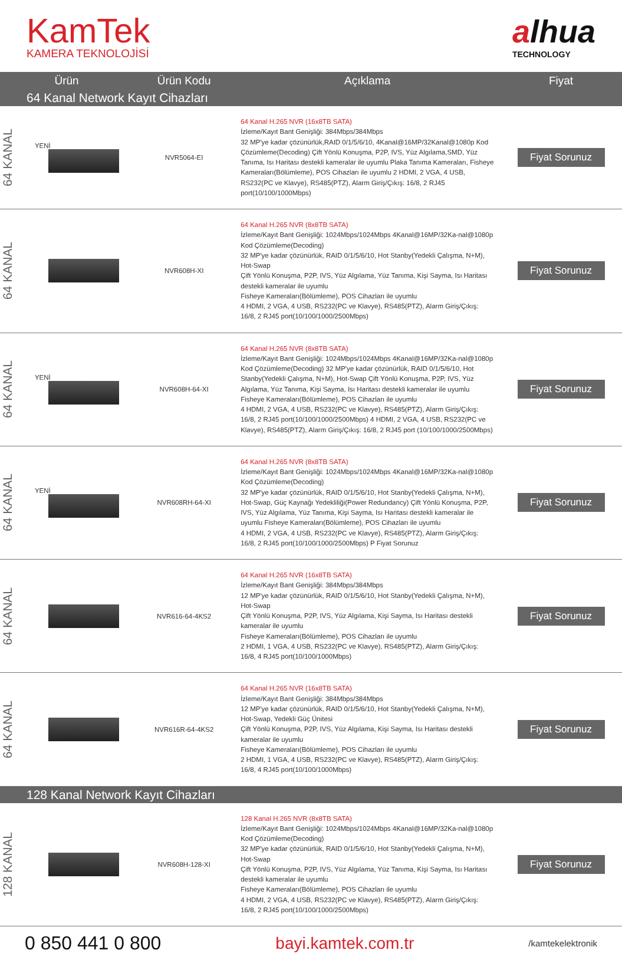KamTek
KAMERA TEKNOLOJİSİ
alhua
TECHNOLOGY
| Ürün | | Ürün Kodu | Açıklama | Fiyat |
| --- | --- | --- | --- | --- |
| 64 Kanal Network Kayıt Cihazları | | | | |
| 64 KANAL | YENİ | NVR5064-EI | 64 Kanal H.265 NVR (16x8TB SATA) İzleme/Kayıt Bant Genişliği: 384Mbps/384Mbps 32 MP'ye kadar çözünürlük,RAID 0/1/5/6/10, 4Kanal@16MP/32Kanal@1080p Kod Çözümleme(Decoding) Çift Yönlü Konuşma, P2P, IVS, Yüz Algılama,SMD, Yüz Tanıma, Isı Haritası destekli kameralar ile uyumlu Plaka Tanıma Kameraları, Fisheye Kameraları(Bölümleme), POS Cihazları ile uyumlu 2 HDMI, 2 VGA, 4 USB, RS232(PC ve Klavye), RS485(PTZ), Alarm Giriş/Çıkış: 16/8, 2 RJ45 port(10/100/1000Mbps) | Fiyat Sorunuz |
| 64 KANAL | | NVR608H-XI | 64 Kanal H.265 NVR (8x8TB SATA) İzleme/Kayıt Bant Genişliği: 1024Mbps/1024Mbps 4Kanal@16MP/32Ka-nal@1080p Kod Çözümleme(Decoding) 32 MP'ye kadar çözünürlük, RAID 0/1/5/6/10, Hot Stanby(Yedekli Çalışma, N+M), Hot-Swap Çift Yönlü Konuşma, P2P, IVS, Yüz Algılama, Yüz Tanıma, Kişi Sayma, Isı Haritası destekli kameralar ile uyumlu Fisheye Kameraları(Bölümleme), POS Cihazları ile uyumlu 4 HDMI, 2 VGA, 4 USB, RS232(PC ve Klavye), RS485(PTZ), Alarm Giriş/Çıkış: 16/8, 2 RJ45 port(10/100/1000/2500Mbps) | Fiyat Sorunuz |
| 64 KANAL | YENİ | NVR608H-64-XI | 64 Kanal H.265 NVR (8x8TB SATA) İzleme/Kayıt Bant Genişliği: 1024Mbps/1024Mbps 4Kanal@16MP/32Ka-nal@1080p Kod Çözümleme(Decoding) 32 MP'ye kadar çözünürlük, RAID 0/1/5/6/10, Hot Stanby(Yedekli Çalışma, N+M), Hot-Swap Çift Yönlü Konuşma, P2P, IVS, Yüz Algılama, Yüz Tanıma, Kişi Sayma, Isı Haritası destekli kameralar ile uyumlu Fisheye Kameraları(Bölümleme), POS Cihazları ile uyumlu 4 HDMI, 2 VGA, 4 USB, RS232(PC ve Klavye), RS485(PTZ), Alarm Giriş/Çıkış: 16/8, 2 RJ45 port(10/100/1000/2500Mbps) 4 HDMI, 2 VGA, 4 USB, RS232(PC ve Klavye), RS485(PTZ), Alarm Giriş/Çıkış: 16/8, 2 RJ45 port (10/100/1000/2500Mbps) | Fiyat Sorunuz |
| 64 KANAL | YENİ | NVR608RH-64-XI | 64 Kanal H.265 NVR (8x8TB SATA) İzleme/Kayıt Bant Genişliği: 1024Mbps/1024Mbps 4Kanal@16MP/32Ka-nal@1080p Kod Çözümleme(Decoding) 32 MP'ye kadar çözünürlük, RAID 0/1/5/6/10, Hot Stanby(Yedekli Çalışma, N+M), Hot-Swap, Güç Kaynağı Yedekliliği(Power Redundancy) Çift Yönlü Konuşma, P2P, IVS, Yüz Algılama, Yüz Tanıma, Kişi Sayma, Isı Haritası destekli kameralar ile uyumlu Fisheye Kameraları(Bölümleme), POS Cihazları ile uyumlu 4 HDMI, 2 VGA, 4 USB, RS232(PC ve Klavye), RS485(PTZ), Alarm Giriş/Çıkış: 16/8, 2 RJ45 port(10/100/1000/2500Mbps) P Fiyat Sorunuz | Fiyat Sorunuz |
| 64 KANAL | | NVR616-64-4KS2 | 64 Kanal H.265 NVR (16x8TB SATA) İzleme/Kayıt Bant Genişliği: 384Mbps/384Mbps 12 MP'ye kadar çözünürlük, RAID 0/1/5/6/10, Hot Stanby(Yedekli Çalışma, N+M), Hot-Swap Çift Yönlü Konuşma, P2P, IVS, Yüz Algılama, Kişi Sayma, Isı Haritası destekli kameralar ile uyumlu Fisheye Kameraları(Bölümleme), POS Cihazları ile uyumlu 2 HDMI, 1 VGA, 4 USB, RS232(PC ve Klavye), RS485(PTZ), Alarm Giriş/Çıkış: 16/8, 4 RJ45 port(10/100/1000Mbps) | Fiyat Sorunuz |
| 64 KANAL | | NVR616R-64-4KS2 | 64 Kanal H.265 NVR (16x8TB SATA) İzleme/Kayıt Bant Genişliği: 384Mbps/384Mbps 12 MP'ye kadar çözünürlük, RAID 0/1/5/6/10, Hot Stanby(Yedekli Çalışma, N+M), Hot-Swap, Yedekli Güç Ünitesi Çift Yönlü Konuşma, P2P, IVS, Yüz Algılama, Kişi Sayma, Isı Haritası destekli kameralar ile uyumlu Fisheye Kameraları(Bölümleme), POS Cihazları ile uyumlu 2 HDMI, 1 VGA, 4 USB, RS232(PC ve Klavye), RS485(PTZ), Alarm Giriş/Çıkış: 16/8, 4 RJ45 port(10/100/1000Mbps) | Fiyat Sorunuz |
| 128 Kanal Network Kayıt Cihazları | | | | |
| 128 KANAL | | NVR608H-128-XI | 128 Kanal H.265 NVR (8x8TB SATA) İzleme/Kayıt Bant Genişliği: 1024Mbps/1024Mbps 4Kanal@16MP/32Ka-nal@1080p Kod Çözümleme(Decoding) 32 MP'ye kadar çözünürlük, RAID 0/1/5/6/10, Hot Stanby(Yedekli Çalışma, N+M), Hot-Swap Çift Yönlü Konuşma, P2P, IVS, Yüz Algılama, Yüz Tanıma, Kişi Sayma, Isı Haritası destekli kameralar ile uyumlu Fisheye Kameraları(Bölümleme), POS Cihazları ile uyumlu 4 HDMI, 2 VGA, 4 USB, RS232(PC ve Klavye), RS485(PTZ), Alarm Giriş/Çıkış: 16/8, 2 RJ45 port(10/100/1000/2500Mbps) | Fiyat Sorunuz |
0 850 441 0 800 bayi.kamtek.com.tr /kamtekelektronik